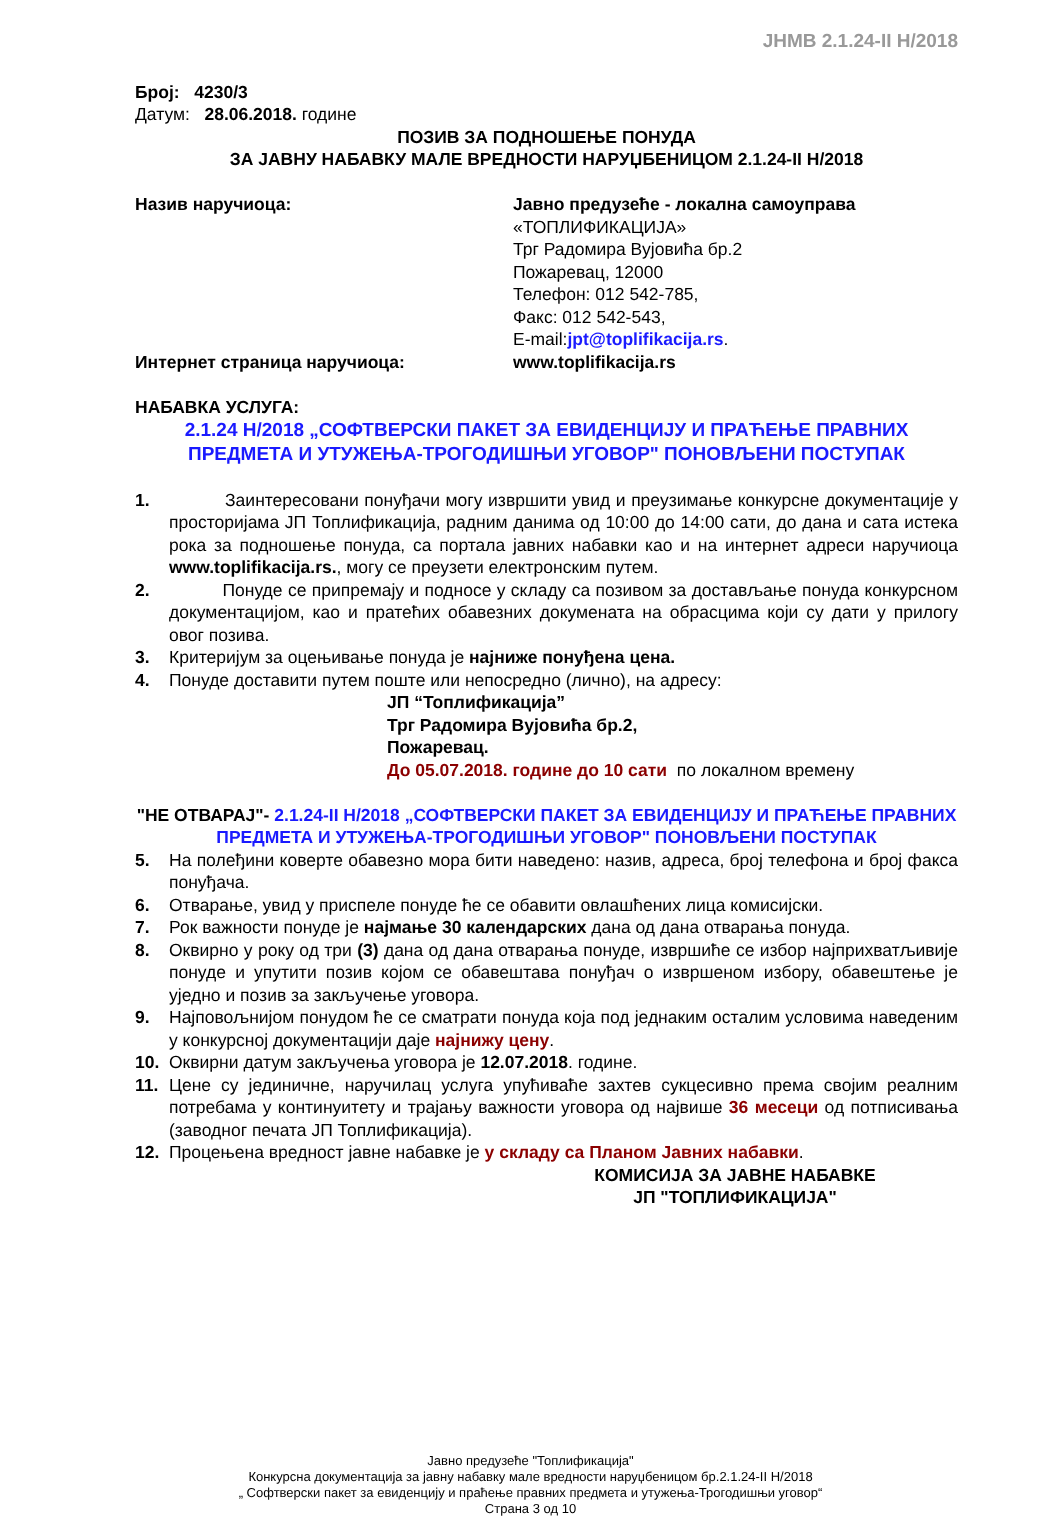JНМВ 2.1.24-II Н/2018
Број: 4230/3
Датум: 28.06.2018. године
ПОЗИВ ЗА ПОДНОШЕЊЕ ПОНУДА
ЗА ЈАВНУ НАБАВКУ МАЛЕ ВРЕДНОСТИ НАРУЏБЕНИЦОМ 2.1.24-II Н/2018
Назив наручиоца: Јавно предузеће - локална самоуправа
«ТОПЛИФИКАЦИЈА»
Трг Радомира Вујовића бр.2
Пожаревац, 12000
Телефон: 012 542-785,
Факс: 012 542-543,
E-mail:jpt@toplifikacija.rs.
Интернет страница наручиоца: www.toplifikacija.rs
НАБАВКА УСЛУГА:
2.1.24 Н/2018 „СОФТВЕРСКИ ПАКЕТ ЗА ЕВИДЕНЦИЈУ И ПРАЋЕЊЕ ПРАВНИХ ПРЕДМЕТА И УТУЖЕЊА-ТРОГОДИШЊИ УГОВОР" ПОНОВЉЕНИ ПОСТУПАК
1. Заинтересовани понуђачи могу извршити увид и преузимање конкурсне документације у просторијама ЈП Топлификација, радним данима од 10:00 до 14:00 сати, до дана и сата истека рока за подношење понуда, са портала јавних набавки као и на интернет адреси наручиоца www.toplifikacija.rs., могу се преузети електронским путем.
2. Понуде се припремају и подносе у складу са позивом за достављање понуда конкурсном документацијом, као и пратећих обавезних докумената на обрасцима који су дати у прилогу овог позива.
3. Критеријум за оцењивање понуда је најниже понуђена цена.
4. Понуде доставити путем поште или непосредно (лично), на адресу:
ЈП “Топлификација”
Трг Радомира Вујовића бр.2,
Пожаревац.
До 05.07.2018. године до 10 сати по локалном времену
"НЕ ОТВАРАЈ"- 2.1.24-II Н/2018 „СОФТВЕРСКИ ПАКЕТ ЗА ЕВИДЕНЦИЈУ И ПРАЋЕЊЕ ПРАВНИХ ПРЕДМЕТА И УТУЖЕЊА-ТРОГОДИШЊИ УГОВОР" ПОНОВЉЕНИ ПОСТУПАК
5. На полеђини коверте обавезно мора бити наведено: назив, адреса, број телефона и број факса понуђача.
6. Отварање, увид у приспеле понуде ће се обавити овлашћених лица комисијски.
7. Рок важности понуде је најмање 30 календарских дана од дана отварања понуда.
8. Оквирно у року од три (3) дана од дана отварања понуде, извршиће се избор најприхватљивије понуде и упутити позив којом се обавештава понуђач о извршеном избору, обавештење је уједно и позив за закључење уговора.
9. Најповољнијом понудом ће се сматрати понуда која под једнаким осталим условима наведеним у конкурсној документацији даје најнижу цену.
10. Оквирни датум закључења уговора је 12.07.2018. године.
11. Цене су јединичне, наручилац услуга упућиваће захтев сукцесивно према својим реалним потребама у континуитету и трајању важности уговора од највише 36 месеци од потписивања (заводног печата ЈП Топлификација).
12. Процењена вредност јавне набавке је у складу са Планом Јавних набавки.
КОМИСИЈА ЗА ЈАВНЕ НАБАВКЕ
ЈП "ТОПЛИФИКАЦИЈА"
Јавно предузеће "Топлификација"
Конкурсна документација за јавну набавку мале вредности наруџбеницом бр.2.1.24-II Н/2018
„ Софтверски пакет за евиденцију и праћење правних предмета и утужења-Трогодишњи уговор“
Страна 3 од 10